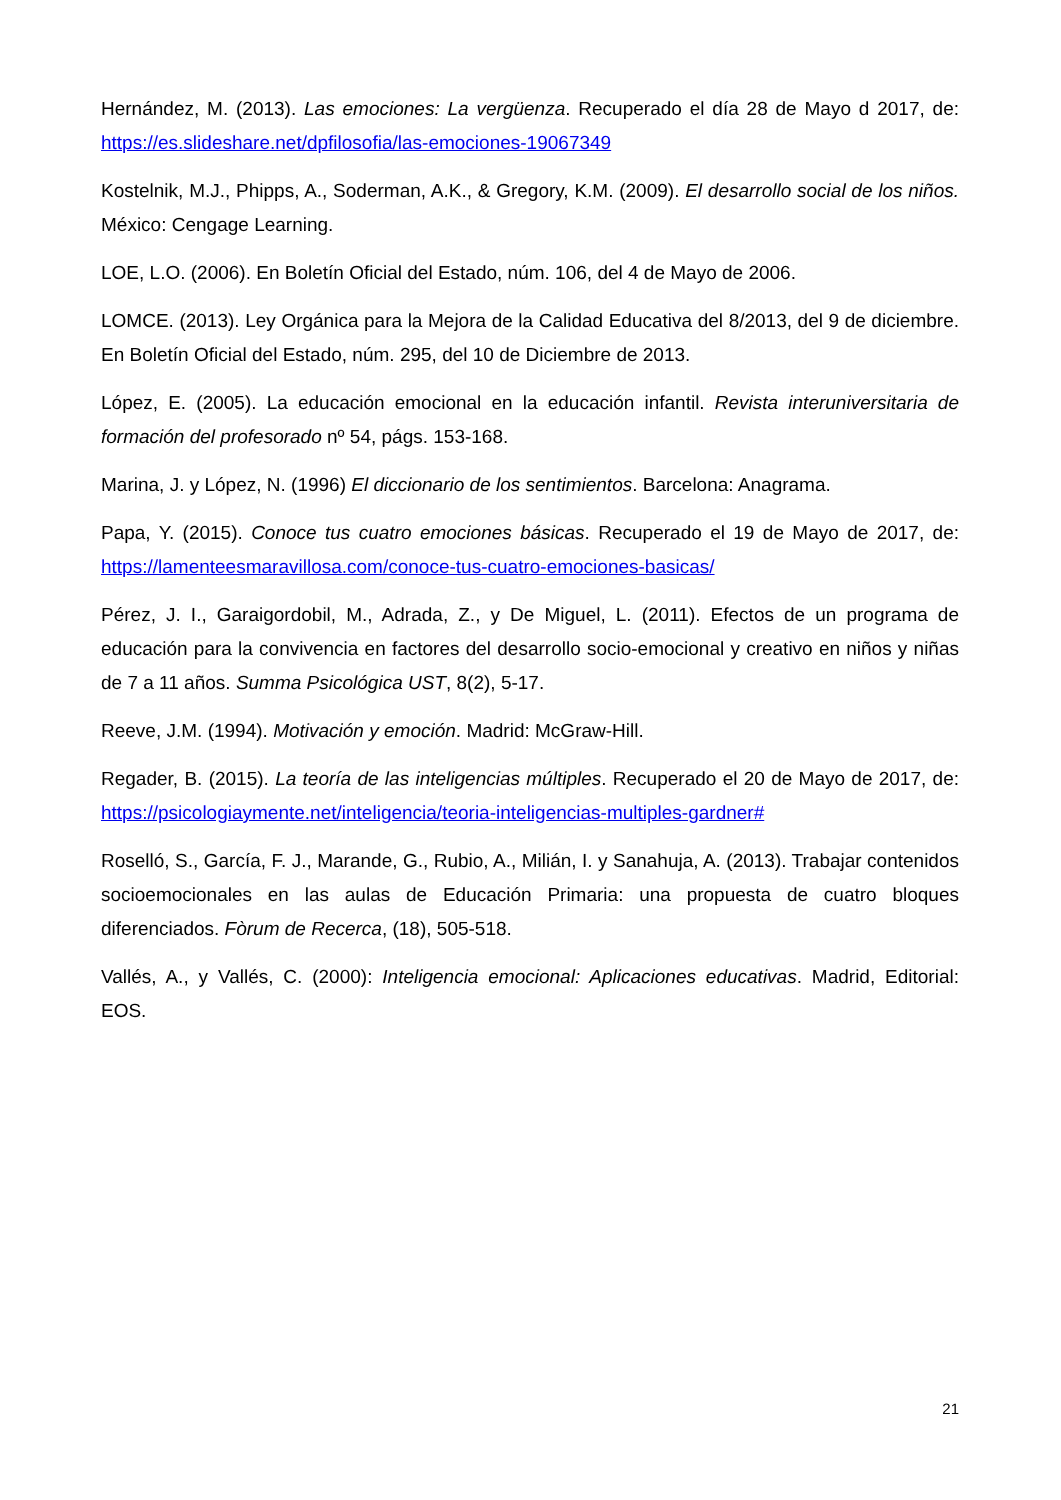Hernández, M. (2013). Las emociones: La vergüenza. Recuperado el día 28 de Mayo d 2017, de: https://es.slideshare.net/dpfilosofia/las-emociones-19067349
Kostelnik, M.J., Phipps, A., Soderman, A.K., & Gregory, K.M. (2009). El desarrollo social de los niños. México: Cengage Learning.
LOE, L.O. (2006). En Boletín Oficial del Estado, núm. 106, del 4 de Mayo de 2006.
LOMCE. (2013). Ley Orgánica para la Mejora de la Calidad Educativa del 8/2013, del 9 de diciembre. En Boletín Oficial del Estado, núm. 295, del 10 de Diciembre de 2013.
López, E. (2005). La educación emocional en la educación infantil. Revista interuniversitaria de formación del profesorado nº 54, págs. 153-168.
Marina, J. y López, N. (1996) El diccionario de los sentimientos. Barcelona: Anagrama.
Papa, Y. (2015). Conoce tus cuatro emociones básicas. Recuperado el 19 de Mayo de 2017, de: https://lamenteesmaravillosa.com/conoce-tus-cuatro-emociones-basicas/
Pérez, J. I., Garaigordobil, M., Adrada, Z., y De Miguel, L. (2011). Efectos de un programa de educación para la convivencia en factores del desarrollo socio-emocional y creativo en niños y niñas de 7 a 11 años. Summa Psicológica UST, 8(2), 5-17.
Reeve, J.M. (1994). Motivación y emoción. Madrid: McGraw-Hill.
Regader, B. (2015). La teoría de las inteligencias múltiples. Recuperado el 20 de Mayo de 2017, de: https://psicologiaymente.net/inteligencia/teoria-inteligencias-multiples-gardner#
Roselló, S., García, F. J., Marande, G., Rubio, A., Milián, I. y Sanahuja, A. (2013). Trabajar contenidos socioemocionales en las aulas de Educación Primaria: una propuesta de cuatro bloques diferenciados. Fòrum de Recerca, (18), 505-518.
Vallés, A., y Vallés, C. (2000): Inteligencia emocional: Aplicaciones educativas. Madrid, Editorial: EOS.
21